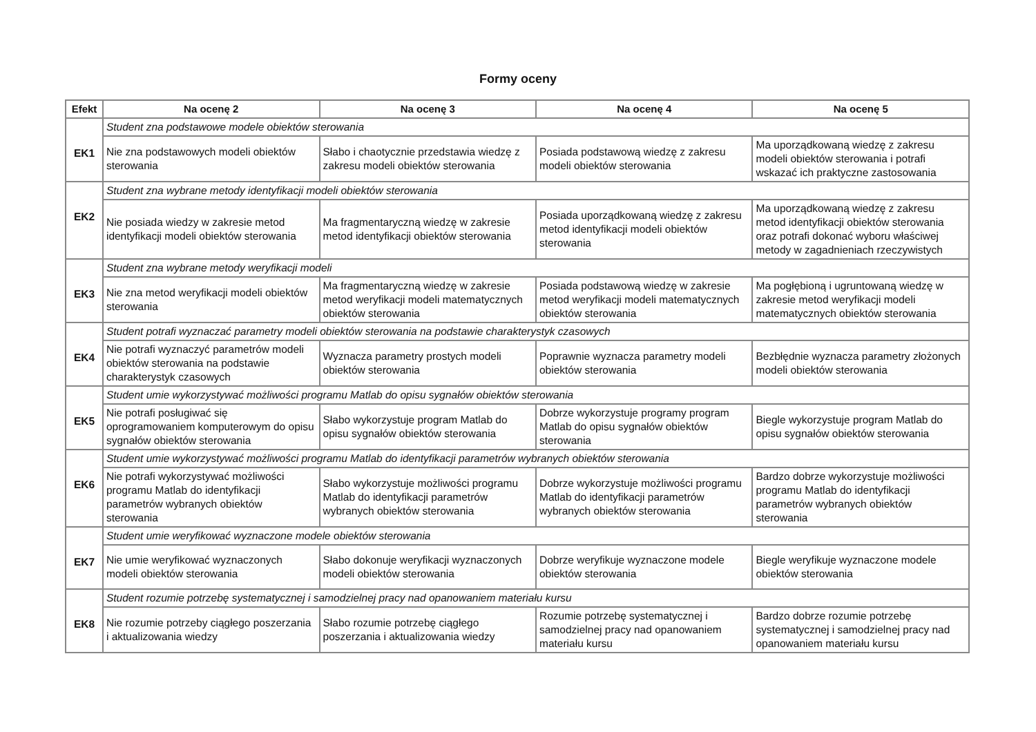Formy oceny
| Efekt | Na ocenę 2 | Na ocenę 3 | Na ocenę 4 | Na ocenę 5 |
| --- | --- | --- | --- | --- |
| EK1 | Student zna podstawowe modele obiektów sterowania | | | |
| | Nie zna podstawowych modeli obiektów sterowania | Słabo i chaotycznie przedstawia wiedzę z zakresu modeli obiektów sterowania | Posiada podstawową wiedzę z zakresu modeli obiektów sterowania | Ma uporządkowaną wiedzę z zakresu modeli obiektów sterowania i potrafi wskazać ich praktyczne zastosowania |
| EK2 | Student zna wybrane metody identyfikacji modeli obiektów sterowania | | | |
| | Nie posiada wiedzy w zakresie metod identyfikacji modeli obiektów sterowania | Ma fragmentaryczną wiedzę w zakresie metod identyfikacji obiektów sterowania | Posiada uporządkowaną wiedzę z zakresu metod identyfikacji modeli obiektów sterowania | Ma uporządkowaną wiedzę z zakresu metod identyfikacji obiektów sterowania oraz potrafi dokonać wyboru właściwej metody w zagadnieniach rzeczywistych |
| EK3 | Student zna wybrane metody weryfikacji modeli | | | |
| | Nie zna metod weryfikacji modeli obiektów sterowania | Ma fragmentaryczną wiedzę w zakresie metod weryfikacji modeli matematycznych obiektów sterowania | Posiada podstawową wiedzę w zakresie metod weryfikacji modeli matematycznych obiektów sterowania | Ma pogłębioną i ugruntowaną wiedzę w zakresie metod weryfikacji modeli matematycznych obiektów sterowania |
| EK4 | Student potrafi wyznaczać parametry modeli obiektów sterowania na podstawie charakterystyk czasowych | | | |
| | Nie potrafi wyznaczyć parametrów modeli obiektów sterowania na podstawie charakterystyk czasowych | Wyznacza parametry prostych modeli obiektów sterowania | Poprawnie wyznacza parametry modeli obiektów sterowania | Bezbłędnie wyznacza parametry złożonych modeli obiektów sterowania |
| EK5 | Student umie wykorzystywać możliwości programu Matlab do opisu sygnałów obiektów sterowania | | | |
| | Nie potrafi posługiwać się oprogramowaniem komputerowym do opisu sygnałów obiektów sterowania | Słabo wykorzystuje program Matlab do opisu sygnałów obiektów sterowania | Dobrze wykorzystuje programy program Matlab do opisu sygnałów obiektów sterowania | Biegle wykorzystuje program Matlab do opisu sygnałów obiektów sterowania |
| EK6 | Student umie wykorzystywać możliwości programu Matlab do identyfikacji parametrów wybranych obiektów sterowania | | | |
| | Nie potrafi wykorzystywać możliwości programu Matlab do identyfikacji parametrów wybranych obiektów sterowania | Słabo wykorzystuje możliwości programu Matlab do identyfikacji parametrów wybranych obiektów sterowania | Dobrze wykorzystuje możliwości programu Matlab do identyfikacji parametrów wybranych obiektów sterowania | Bardzo dobrze wykorzystuje możliwości programu Matlab do identyfikacji parametrów wybranych obiektów sterowania |
| EK7 | Student umie weryfikować wyznaczone modele obiektów sterowania | | | |
| | Nie umie weryfikować wyznaczonych modeli obiektów sterowania | Słabo dokonuje weryfikacji wyznaczonych modeli obiektów sterowania | Dobrze weryfikuje wyznaczone modele obiektów sterowania | Biegle weryfikuje wyznaczone modele obiektów sterowania |
| EK8 | Student rozumie potrzebę systematycznej i samodzielnej pracy nad opanowaniem materiału kursu | | | |
| | Nie rozumie potrzeby ciągłego poszerzania i aktualizowania wiedzy | Słabo rozumie potrzebę ciągłego poszerzania i aktualizowania wiedzy | Rozumie potrzebę systematycznej i samodzielnej pracy nad opanowaniem materiału kursu | Bardzo dobrze rozumie potrzebę systematycznej i samodzielnej pracy nad opanowaniem materiału kursu |